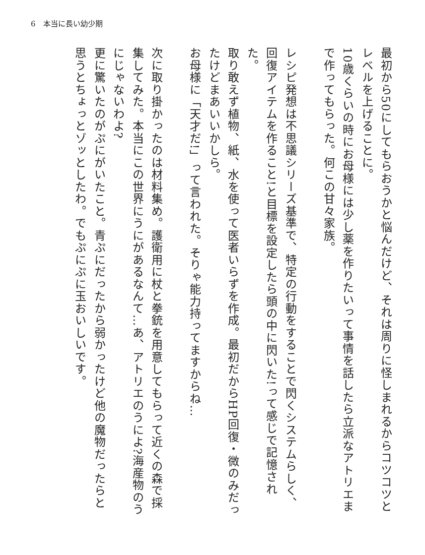6　本当に長い幼少期
最初から50にしてもらおうかと悩んだけど、それは周りに怪しまれるからコツコツとレベルを上げることに。
10歳くらいの時にお母様には少し薬を作りたいって事情を話したら立派なアトリエまで作ってもらった。何この甘々家族。
　
レシピ発想は不思議シリーズ基準で、特定の行動をすることで閃くシステムらしく、回復アイテムを作ること!と目標を設定したら頭の中に閃いた!って感じで記憶された。
取り敢えず植物、紙、水を使って医者いらずを作成。最初だからHP回復・微のみだったけどまあいいかしら。
お母様に「天才だ!」って言われた。そりゃ能力持ってますからね…
　
次に取り掛かったのは材料集め。護衛用に杖と拳銃を用意してもらって近くの森で採集してみた。本当にこの世界にうにがあるなんて…あ、アトリエのうによ?海産物のうにじゃないわよ?
更に驚いたのがぷにがいたこと。青ぷにだったから弱かったけど他の魔物だったらと思うとちょっとゾッとしたわ。でもぷにぷに玉おいしいです。